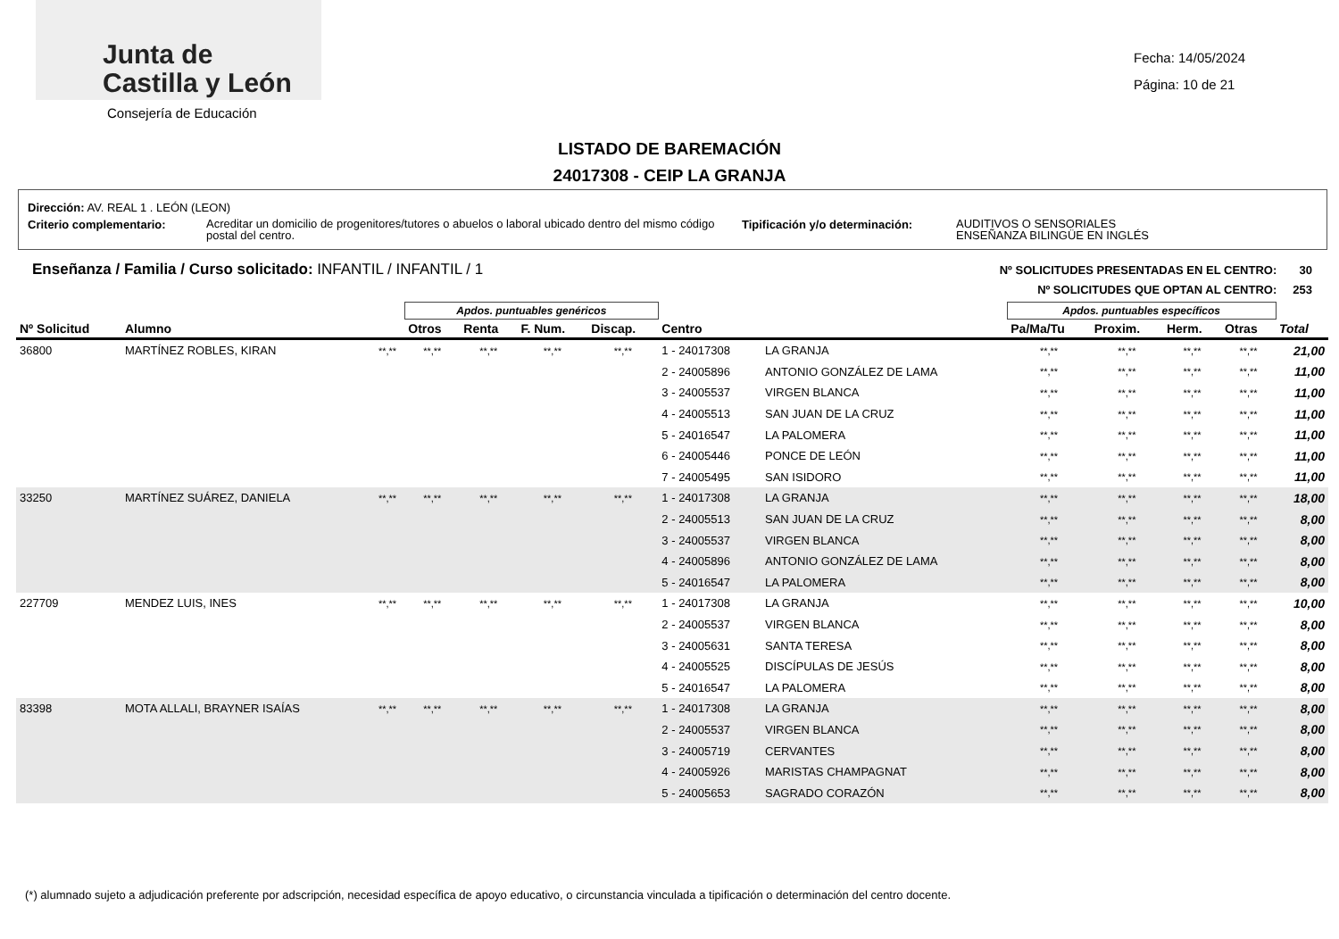Junta de
Castilla y León
Consejería de Educación
Fecha: 14/05/2024
Página: 10 de 21
LISTADO DE BAREMACIÓN
24017308 - CEIP LA GRANJA
Dirección: AV. REAL 1 . LEÓN (LEON)
Criterio complementario:
Acreditar un domicilio de progenitores/tutores o abuelos o laboral ubicado dentro del mismo código postal del centro.
Tipificación y/o determinación:
AUDITIVOS O SENSORIALES
ENSEÑANZA BILINGÜE EN INGLÉS
Enseñanza / Familia / Curso solicitado: INFANTIL / INFANTIL / 1
Nº SOLICITUDES PRESENTADAS EN EL CENTRO: 30
Nº SOLICITUDES QUE OPTAN AL CENTRO: 253
| | | | Apdos. puntuables genéricos | | | | | | Apdos. puntuables específicos | | | | |
| --- | --- | --- | --- | --- | --- | --- | --- | --- | --- | --- | --- | --- | --- |
| Nº Solicitud | Alumno | | Otros | Renta | F. Num. | Discap. | Centro | | Pa/Ma/Tu | Proxim. | Herm. | Otras | Total |
| 36800 | MARTÍNEZ ROBLES, KIRAN | **,** | **,** | **,** | **,** | **,** | 1 - 24017308 | LA GRANJA | **,** | **,** | **,** | **,** | 21,00 |
| | | | | | | | 2 - 24005896 | ANTONIO GONZÁLEZ DE LAMA | **,** | **,** | **,** | **,** | 11,00 |
| | | | | | | | 3 - 24005537 | VIRGEN BLANCA | **,** | **,** | **,** | **,** | 11,00 |
| | | | | | | | 4 - 24005513 | SAN JUAN DE LA CRUZ | **,** | **,** | **,** | **,** | 11,00 |
| | | | | | | | 5 - 24016547 | LA PALOMERA | **,** | **,** | **,** | **,** | 11,00 |
| | | | | | | | 6 - 24005446 | PONCE DE LEÓN | **,** | **,** | **,** | **,** | 11,00 |
| | | | | | | | 7 - 24005495 | SAN ISIDORO | **,** | **,** | **,** | **,** | 11,00 |
| 33250 | MARTÍNEZ SUÁREZ, DANIELA | **,** | **,** | **,** | **,** | **,** | 1 - 24017308 | LA GRANJA | **,** | **,** | **,** | **,** | 18,00 |
| | | | | | | | 2 - 24005513 | SAN JUAN DE LA CRUZ | **,** | **,** | **,** | **,** | 8,00 |
| | | | | | | | 3 - 24005537 | VIRGEN BLANCA | **,** | **,** | **,** | **,** | 8,00 |
| | | | | | | | 4 - 24005896 | ANTONIO GONZÁLEZ DE LAMA | **,** | **,** | **,** | **,** | 8,00 |
| | | | | | | | 5 - 24016547 | LA PALOMERA | **,** | **,** | **,** | **,** | 8,00 |
| 227709 | MENDEZ LUIS, INES | **,** | **,** | **,** | **,** | **,** | 1 - 24017308 | LA GRANJA | **,** | **,** | **,** | **,** | 10,00 |
| | | | | | | | 2 - 24005537 | VIRGEN BLANCA | **,** | **,** | **,** | **,** | 8,00 |
| | | | | | | | 3 - 24005631 | SANTA TERESA | **,** | **,** | **,** | **,** | 8,00 |
| | | | | | | | 4 - 24005525 | DISCÍPULAS DE JESÚS | **,** | **,** | **,** | **,** | 8,00 |
| | | | | | | | 5 - 24016547 | LA PALOMERA | **,** | **,** | **,** | **,** | 8,00 |
| 83398 | MOTA ALLALI, BRAYNER ISAÍAS | **,** | **,** | **,** | **,** | **,** | 1 - 24017308 | LA GRANJA | **,** | **,** | **,** | **,** | 8,00 |
| | | | | | | | 2 - 24005537 | VIRGEN BLANCA | **,** | **,** | **,** | **,** | 8,00 |
| | | | | | | | 3 - 24005719 | CERVANTES | **,** | **,** | **,** | **,** | 8,00 |
| | | | | | | | 4 - 24005926 | MARISTAS CHAMPAGNAT | **,** | **,** | **,** | **,** | 8,00 |
| | | | | | | | 5 - 24005653 | SAGRADO CORAZÓN | **,** | **,** | **,** | **,** | 8,00 |
(*) alumnado sujeto a adjudicación preferente por adscripción, necesidad específica de apoyo educativo, o circunstancia vinculada a tipificación o determinación del centro docente.